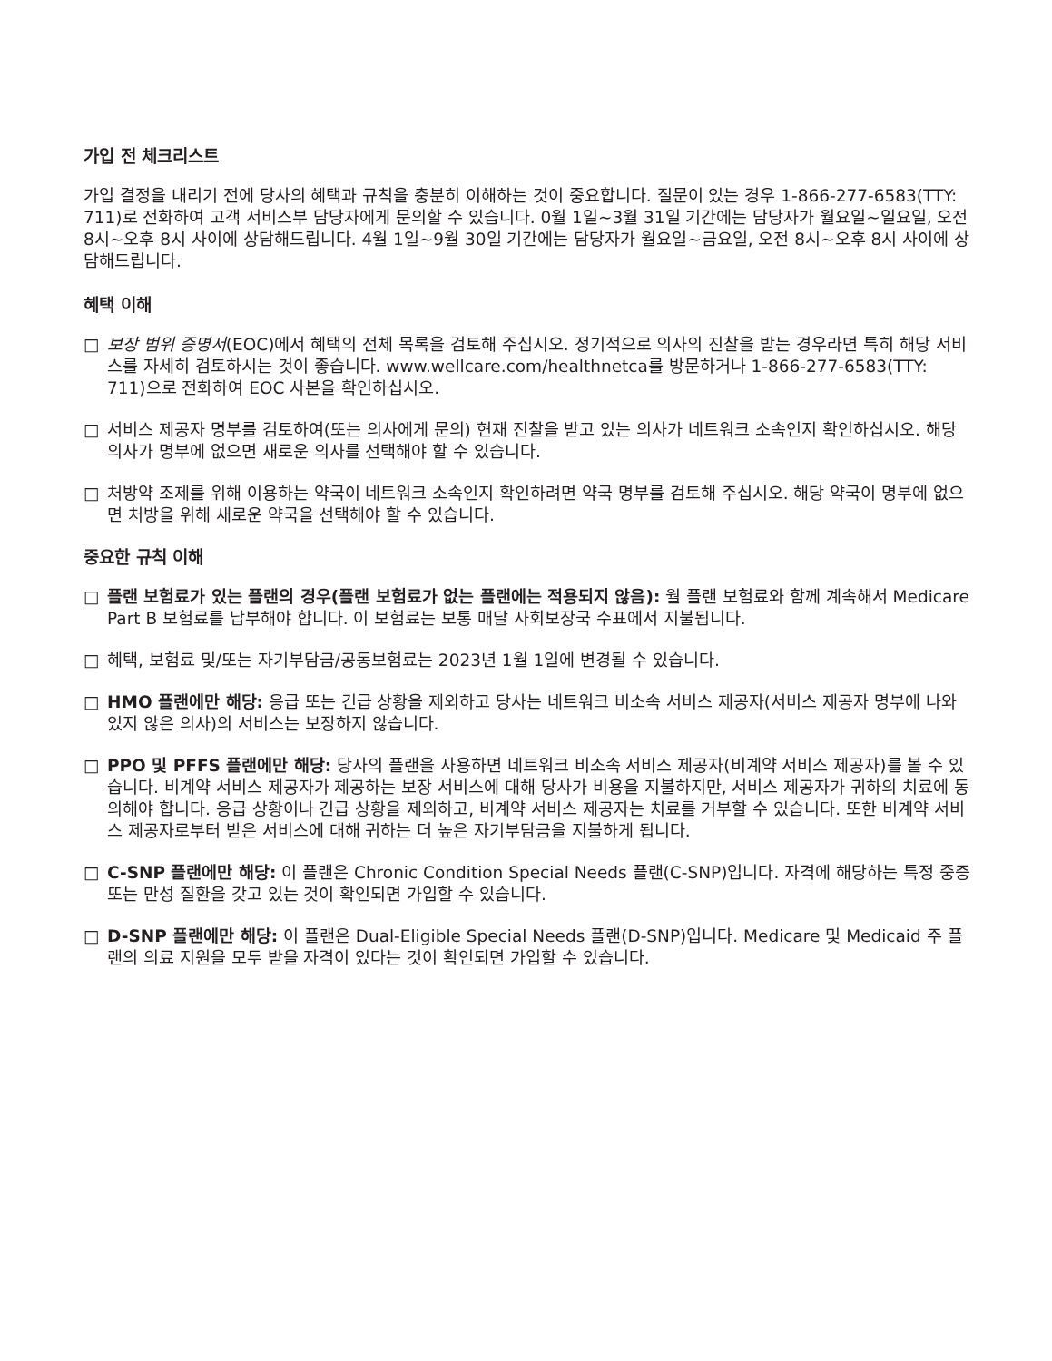가입 전 체크리스트
가입 결정을 내리기 전에 당사의 혜택과 규칙을 충분히 이해하는 것이 중요합니다. 질문이 있는 경우 1-866-277-6583(TTY: 711)로 전화하여 고객 서비스부 담당자에게 문의할 수 있습니다. 0월 1일~3월 31일 기간에는 담당자가 월요일~일요일, 오전 8시~오후 8시 사이에 상담해드립니다. 4월 1일~9월 30일 기간에는 담당자가 월요일~금요일, 오전 8시~오후 8시 사이에 상담해드립니다.
혜택 이해
□ 보장 범위 증명서(EOC)에서 혜택의 전체 목록을 검토해 주십시오. 정기적으로 의사의 진찰을 받는 경우라면 특히 해당 서비스를 자세히 검토하시는 것이 좋습니다. www.wellcare.com/healthnetca를 방문하거나 1-866-277-6583(TTY: 711)으로 전화하여 EOC 사본을 확인하십시오.
□ 서비스 제공자 명부를 검토하여(또는 의사에게 문의) 현재 진찰을 받고 있는 의사가 네트워크 소속인지 확인하십시오. 해당 의사가 명부에 없으면 새로운 의사를 선택해야 할 수 있습니다.
□ 처방약 조제를 위해 이용하는 약국이 네트워크 소속인지 확인하려면 약국 명부를 검토해 주십시오. 해당 약국이 명부에 없으면 처방을 위해 새로운 약국을 선택해야 할 수 있습니다.
중요한 규칙 이해
□ 플랜 보험료가 있는 플랜의 경우(플랜 보험료가 없는 플랜에는 적용되지 않음): 월 플랜 보험료와 함께 계속해서 Medicare Part B 보험료를 납부해야 합니다. 이 보험료는 보통 매달 사회보장국 수표에서 지불됩니다.
□ 혜택, 보험료 및/또는 자기부담금/공동보험료는 2023년 1월 1일에 변경될 수 있습니다.
□ HMO 플랜에만 해당: 응급 또는 긴급 상황을 제외하고 당사는 네트워크 비소속 서비스 제공자(서비스 제공자 명부에 나와 있지 않은 의사)의 서비스는 보장하지 않습니다.
□ PPO 및 PFFS 플랜에만 해당: 당사의 플랜을 사용하면 네트워크 비소속 서비스 제공자(비계약 서비스 제공자)를 볼 수 있습니다. 비계약 서비스 제공자가 제공하는 보장 서비스에 대해 당사가 비용을 지불하지만, 서비스 제공자가 귀하의 치료에 동의해야 합니다. 응급 상황이나 긴급 상황을 제외하고, 비계약 서비스 제공자는 치료를 거부할 수 있습니다. 또한 비계약 서비스 제공자로부터 받은 서비스에 대해 귀하는 더 높은 자기부담금을 지불하게 됩니다.
□ C-SNP 플랜에만 해당: 이 플랜은 Chronic Condition Special Needs 플랜(C-SNP)입니다. 자격에 해당하는 특정 중증 또는 만성 질환을 갖고 있는 것이 확인되면 가입할 수 있습니다.
□ D-SNP 플랜에만 해당: 이 플랜은 Dual-Eligible Special Needs 플랜(D-SNP)입니다. Medicare 및 Medicaid 주 플랜의 의료 지원을 모두 받을 자격이 있다는 것이 확인되면 가입할 수 있습니다.